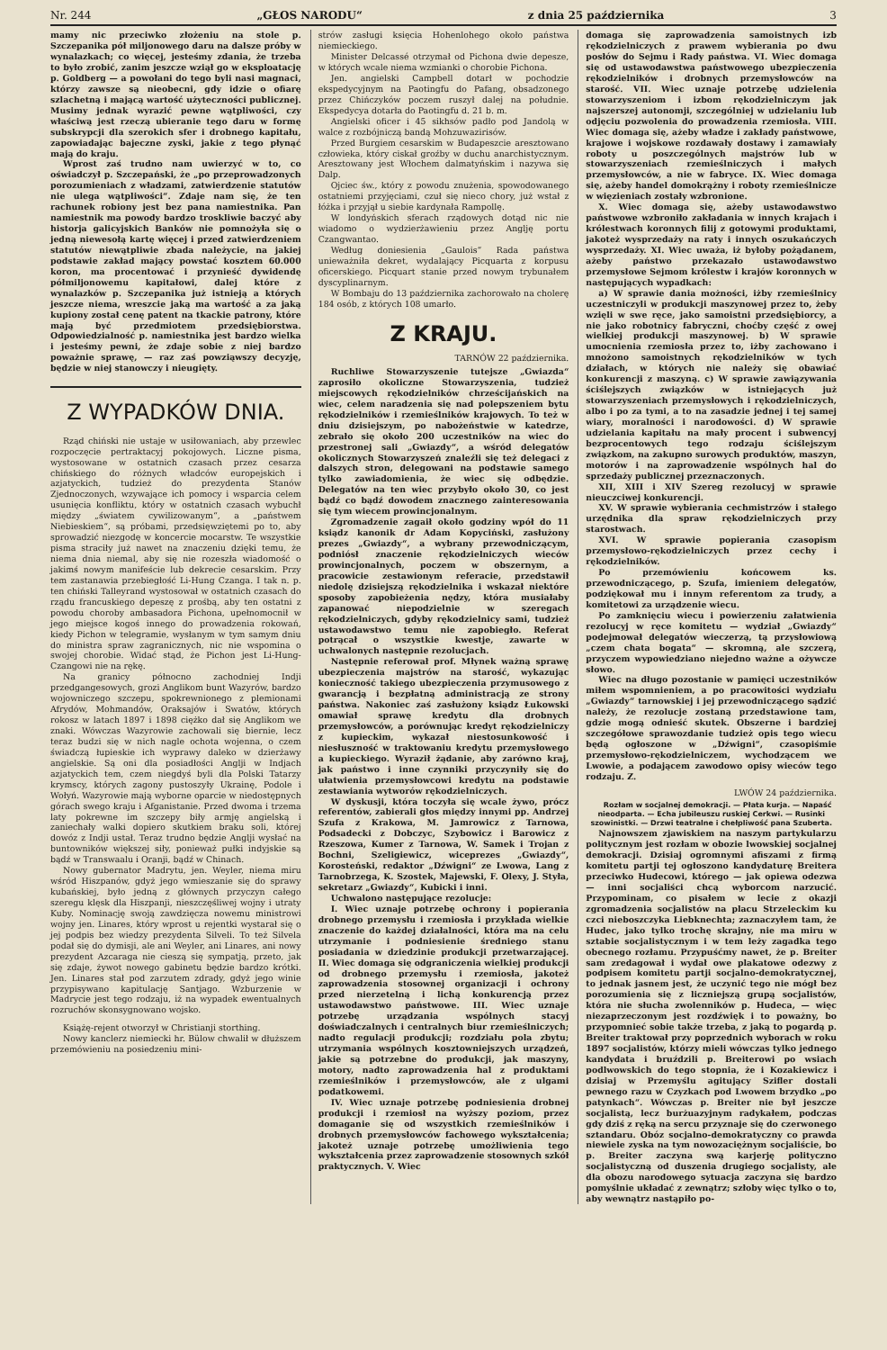Nr. 244 „GŁOS NARODU“z dnia 25 października 3
mamy nic przeciwko złożeniu na stole p. Szczepanika pół miljonowego daru na dalsze próby w wynalazkach; co więcej, jesteśmy zdania, że trzeba to było zrobić, zanim jeszcze wziął go w eksploatację p. Goldberg — a powołani do tego byli nasi magnaci, którzy zawsze są nieobecni, gdy idzie o ofiarę szlachetną i mającą wartość użyteczności publicznej. Musimy jednak wyrazić pewne wątpliwości, czy właściwą jest rzeczą ubieranie tego daru w formę subskrypcji dla szerokich sfer i drobnego kapitału, zapowiadając bajeczne zyski, jakie z tego płynąć mają do kraju.
Wprost zaś trudno nam uwierzyć w to, co oświadczył p. Szczepański, że „po przeprowadzonych porozumieniach z władzami, zatwierdzenie statutów nie ulega wątpliwości“. Zdaje nam się, że ten rachunek robiony jest bez pana namiestnika. Pan namiestnik ma powody bardzo troskliwie baczyć aby historja galicyjskich Banków nie pomnożyła się o jedną niewesołą kartę więcej i przed zatwierdzeniem statutów niewątpliwie zbada należycie, na jakiej podstawie zakład mający powstać kosztem 60.000 koron, ma procentować i przynieść dywidendę półmiljonowemu kapitałowi, dalej które z wynalazków p. Szczepanika już istnieją a których jeszcze niema, wreszcie jaką ma wartość a za jaką kupiony został cenę patent na tkackie patrony, które mają być przedmiotem przedsiębiorstwa. Odpowiedzialność p. namiestnika jest bardzo wielka i jesteśmy pewni, że zdaje sobie z niej bardzo poważnie sprawę, — raz zaś powziąwszy decyzję, będzie w niej stanowczy i nieugięty.
Z WYPADKÓW DNIA.
Rząd chiński nie ustaje w usiłowaniach, aby przewlec rozpoczęcie pertraktacyj pokojowych. Liczne pisma, wystosowane w ostatnich czasach przez cesarza chińskiego do różnych władców europejskich i azjatyckich, tudzież do prezydenta Stanów Zjednoczonych, wzywające ich pomocy i wsparcia celem usunięcia konfliktu, który w ostatnich czasach wybuchł między „światem cywilizowanym“, a „państwem Niebieskiem“, są próbami, przedsięwziętemi po to, aby sprowadzić niezgodę w koncercie mocarstw. Te wszystkie pisma straciły już nawet na znaczeniu dzięki temu, że niema dnia niemal, aby się nie rozeszła wiadomość o jakimś nowym manifeście lub dekrecie cesarskim. Przy tem zastanawia przebiegłość Li-Hung Czanga. I tak n. p. ten chiński Talleyrand wystosował w ostatnich czasach do rządu francuskiego depeszę z prośbą, aby ten ostatni z powodu choroby ambasadora Pichona, upełnomocnił w jego miejsce kogoś innego do prowadzenia rokowań, kiedy Pichon w telegramie, wysłanym w tym samym dniu do ministra spraw zagranicznych, nic nie wspomina o swojej chorobie. Widać stąd, że Pichon jest Li-Hung-Czangowi nie na rękę.
Na granicy północno zachodniej Indji przedgangesowych, grozi Anglikom bunt Wazyrów, bardzo wojowniczego szczepu, spokrewnionego z plemionami Afrydów, Mohmandów, Oraksajów i Swatów, których rokosz w latach 1897 i 1898 ciężko dał się Anglikom we znaki. Wówczas Wazyrowie zachowali się biernie, lecz teraz budzi się w nich nagle ochota wojenna, o czem świadczą łupieskie ich wyprawy daleko w dzierżawy angielskie. Są oni dla posiadłości Anglji w Indjach azjatyckich tem, czem niegdyś byli dla Polski Tatarzy krymscy, których zagony pustoszyły Ukrainę, Podole i Wołyń. Wazyrowie mają wyborne oparcie w niedostępnych górach swego kraju i Afganistanie. Przed dwoma i trzema laty pokrewne im szczepy biły armję angielską i zaniechały walki dopiero skutkiem braku soli, której dowóz z Indji ustał. Teraz trudno będzie Anglji wysłać na buntowników większej siły, ponieważ pułki indyjskie są bądź w Transwaalu i Oranji, bądź w Chinach.
Nowy gubernator Madrytu, jen. Weyler, niema miru wśród Hiszpanów, gdyż jego wmieszanie się do sprawy kubańskiej, było jedną z głównych przyczyn całego szeregu klęsk dla Hiszpanji, nieszczęśliwej wojny i utraty Kuby. Nominację swoją zawdzięcza nowemu ministrowi wojny jen. Linares, który wprost u rejentki wystarał się o jej podpis bez wiedzy prezydenta Silveli. To też Silvela podał się do dymisji, ale ani Weyler, ani Linares, ani nowy prezydent Azcaraga nie cieszą się sympatją, przeto, jak się zdaje, żywot nowego gabinetu będzie bardzo krótki. Jen. Linares stał pod zarzutem zdrady, gdyż jego winie przypisywano kapitulację Santjago. Wzburzenie w Madrycie jest tego rodzaju, iż na wypadek ewentualnych rozruchów skonsygnowano wojsko.
Książę-rejent otworzył w Christianji storthing.
Nowy kanclerz niemiecki hr. Bülow chwalił w dłuższem przemówieniu na posiedzeniu mini-
strów zasługi księcia Hohenlohego około państwa niemieckiego.
Minister Delcassé otrzymał od Pichona dwie depesze, w których wcale niema wzmianki o chorobie Pichona.
Jen. angielski Campbell dotarł w pochodzie ekspedycyjnym na Paotingfu do Pafang, obsadzonego przez Chińczyków poczem ruszył dalej na południe. Ekspedycya dotarła do Paotingfu d. 21 b. m.
Angielski oficer i 45 sikhsów padło pod Jandolą w walce z rozbójniczą bandą Mohzuwazirisów.
Przed Burgiem cesarskim w Budapeszcie aresztowano człowieka, który ciskał groźby w duchu anarchistycznym. Aresztowany jest Włochem dalmatyńskim i nazywa się Dalp.
Ojciec św., który z powodu znużenia, spowodowanego ostatniemi przyjęciami, czuł się nieco chory, już wstał z łóżka i przyjął u siebie kardynała Rampollę.
W londyńskich sferach rządowych dotąd nic nie wiadomo o wydzierżawieniu przez Anglję portu Czangwantao.
Według doniesienia „Gaulois“ Rada państwa unieważniła dekret, wydalający Picquarta z korpusu oficerskiego. Picquart stanie przed nowym trybunałem dyscyplinarnym.
W Bombaju do 13 października zachorowało na cholerę 184 osób, z których 108 umarło.
Z KRAJU.
TARNÓW 22 października.
Ruchliwe Stowarzyszenie tutejsze „Gwiazda“ zaprosiło okoliczne Stowarzyszenia, tudzież miejscowych rękodzielników chrześcijańskich na wiec, celem naradzenia się nad polepszeniem bytu rękodzielników i rzemieślników krajowych. To też w dniu dzisiejszym, po nabożeństwie w katedrze, zebrało się około 200 uczestników na wiec do przestronej sali „Gwiazdy“, a wśród delegatów okolicznych Stowarzyszeń znaleźli się też delegaci z dalszych stron, delegowani na podstawie samego tylko zawiadomienia, że wiec się odbędzie. Delegatów na ten wiec przybyło około 30, co jest bądź co bądź dowodem znacznego zainteresowania się tym wiecem prowincjonalnym.
Zgromadzenie zagaił około godziny wpół do 11 ksiądz kanonik dr Adam Kopyciński, zasłużony prezes „Gwiazdy“, a wybrany przewodniczącym, podniósł znaczenie rękodzielniczych wieców prowincjonalnych, poczem w obszernym, a pracowicie zestawionym referacie, przedstawił niedolę dzisiejszą rękodzielnika i wskazał niektóre sposoby zapobieżenia nędzy, która musiałaby zapanować niepodzielnie w szeregach rękodzielniczych, gdyby rękodzielnicy sami, tudzież ustawodawstwo temu nie zapobiegło. Referat potrącał o wszystkie kwestje, zawarte w uchwalonych następnie rezolucjach.
Następnie referował prof. Młynek ważną sprawę ubezpieczenia majstrów na starość, wykazując konieczność takiego ubezpieczenia przymusowego z gwarancją i bezpłatną administracją ze strony państwa. Nakoniec zaś zasłużony ksiądz Łukowski omawiał sprawę kredytu dla drobnych przemysłowców, a porównując kredyt rękodzielniczy z kupieckim, wykazał niestosunkowość i niesłuszność w traktowaniu kredytu przemysłowego a kupieckiego. Wyraził żądanie, aby zarówno kraj, jak państwo i inne czynniki przyczyniły się do ułatwienia przemysłowcowi kredytu na podstawie zestawiania wytworów rękodzielniczych.
W dyskusji, która toczyła się wcale żywo, prócz referentów, zabierali głos między innymi pp. Andrzej Szufa z Krakowa, M. Jamrowicz z Tarnowa, Podsadecki z Dobczyc, Szybowicz i Barowicz z Rzeszowa, Kumer z Tarnowa, W. Samek i Trojan z Bochni, Szeligiewicz, wiceprezes „Gwiazdy“, Korosteński, redaktor „Dźwigni“ ze Lwowa, Lang z Tarnobrzega, K. Szostek, Majewski, F. Olexy, J. Styła, sekretarz „Gwiazdy“, Kubicki i inni.
Uchwalono następujące rezolucje:
I. Wiec uznaje potrzebę ochrony i popierania drobnego przemysłu i rzemiosła i przykłada wielkie znaczenie do każdej działalności, która ma na celu utrzymanie i podniesienie średniego stanu posiadania w dziedzinie produkcji przetwarzającej. II. Wiec domaga się odgraniczenia wielkiej produkcji od drobnego przemysłu i rzemiosła, jakoteż zaprowadzenia stosownej organizacji i ochrony przed nierzetelną i lichą konkurencją przez ustawodawstwo państwowe. III. Wiec uznaje potrzebę urządzania wspólnych stacyj doświadczalnych i centralnych biur rzemieślniczych; nadto regulacji produkcji; rozdziału pola zbytu; utrzymania wspólnych kosztowniejszych urządzeń, jakie są potrzebne do produkcji, jak maszyny, motory, nadto zaprowadzenia hal z produktami rzemieślników i przemysłowców, ale z ulgami podatkowemi.
IV. Wiec uznaje potrzebę podniesienia drobnej produkcji i rzemiosł na wyższy poziom, przez domaganie się od wszystkich rzemieślników i drobnych przemysłowców fachowego wykształcenia; jakoteż uznaje potrzebę umożliwienia tego wykształcenia przez zaprowadzenie stosownych szkół praktycznych. V. Wiec
domaga się zaprowadzenia samoistnych izb rękodzielniczych z prawem wybierania po dwu posłów do Sejmu i Rady państwa. VI. Wiec domaga się od ustawodawstwa państwowego ubezpieczenia rękodzielników i drobnych przemysłowców na starość. VII. Wiec uznaje potrzebę udzielenia stowarzyszeniom i izbom rękodzielniczym jak najszerszej autonomji, szczególniej w udzielaniu lub odjęciu pozwolenia do prowadzenia rzemiosła. VIII. Wiec domaga się, ażeby władze i zakłady państwowe, krajowe i wojskowe rozdawały dostawy i zamawiały roboty u poszczególnych majstrów lub w stowarzyszeniach rzemieślniczych i małych przemysłowców, a nie w fabryce. IX. Wiec domaga się, ażeby handel domokrążny i roboty rzemieślnicze w więzieniach zostały wzbronione.
X. Wiec domaga się, ażeby ustawodawstwo państwowe wzbroniło zakładania w innych krajach i królestwach koronnych filij z gotowymi produktami, jakoteż wysprzedaży na raty i innych oszukańczych wysprzedaży. XI. Wiec uważa, iż byłoby pożądanem, ażeby państwo przekazało ustawodawstwo przemysłowe Sejmom królestw i krajów koronnych w następujących wypadkach:
a) W sprawie dania możności, iżby rzemieślnicy uczestniczyli w produkcji maszynowej przez to, żeby wzięli w swe ręce, jako samoistni przedsiębiorcy, a nie jako robotnicy fabryczni, choćby część z owej wielkiej produkcji maszynowej. b) W sprawie umocnienia rzemiosła przez to, iżby zachowano i mnożono samoistnych rękodzielników w tych działach, w których nie należy się obawiać konkurencji z maszyną. c) W sprawie zawiązywania ściślejszych związków w istniejących już stowarzyszeniach przemysłowych i rękodzielniczych, albo i po za tymi, a to na zasadzie jednej i tej samej wiary, moralności i narodowości. d) W sprawie udzielania kapitału na mały procent i subwencyj bezprocentowych tego rodzaju ściślejszym związkom, na zakupno surowych produktów, maszyn, motorów i na zaprowadzenie wspólnych hal do sprzedaży publicznej przeznaczonych.
XII, XIII i XIV Szereg rezolucyj w sprawie nieuczciwej konkurencji.
XV. W sprawie wybierania cechmistrzów i stałego urzędnika dla spraw rękodzielniczych przy starostwach.
XVI. W sprawie popierania czasopism przemysłowo-rękodzielniczych przez cechy i rękodzielników.
Po przemówieniu końcowem ks. przewodniczącego, p. Szufa, imieniem delegatów, podziękował mu i innym referentom za trudy, a komitetowi za urządzenie wiecu.
Po zamknięciu wiecu i powierzeniu załatwienia rezolucyj w ręce komitetu — wydział „Gwiazdy“ podejmował delegatów wieczerzą, tą przysłowiową „czem chata bogata“ — skromną, ale szczerą, przyczem wypowiedziano niejedno ważne a ożywcze słowo.
Wiec na długo pozostanie w pamięci uczestników miłem wspomnieniem, a po pracowitości wydziału „Gwiazdy“ tarnowskiej i jej przewodniczącego sądzić należy, że rezolucje zostaną przedstawione tam, gdzie mogą odnieść skutek. Obszerne i bardziej szczegółowe sprawozdanie tudzież opis tego wiecu będą ogłoszone w „Dźwigni“, czasopiśmie przemysłowo-rękodzielniczem, wychodzącem we Lwowie, a podającem zawodowo opisy wieców tego rodzaju. Z.
LWÓW 24 października.
Rozłam w socjalnej demokracji. — Płata kurja. — Napaść nieodparta. — Echa jubileuszu ruskiej Cerkwi. — Rusinki szowinistki. — Drzwi teatralne i chełpliwość pana Szuberta.
Najnowszem zjawiskiem na naszym partykularzu politycznym jest rozłam w obozie lwowskiej socjalnej demokracji. Dzisiaj ogromnymi afiszami z firmą komitetu partji tej ogłoszono kandydaturę Breitera przeciwko Hudecowi, którego — jak opiewa odezwa — inni socjaliści chcą wyborcom narzucić. Przypominam, co pisałem w lecie z okazji zgromadzenia socjalistów na placu Strzeleckim ku czci nieboszczyka Liebknechta; zaznaczyłem tam, że Hudec, jako tylko trochę skrajny, nie ma miru w sztabie socjalistycznym i w tem leży zagadka tego obecnego rozłamu. Przypuśćmy nawet, że p. Breiter sam zredagował i wydał owe plakatowe odezwy z podpisem komitetu partji socjalno-demokratycznej, to jednak jasnem jest, że uczynić tego nie mógł bez porozumienia się z liczniejszą grupą socjalistów, która nie słucha zwolenników p. Hudeca, — więc niezaprzeczonym jest rozdźwięk i to poważny, bo przypomnieć sobie także trzeba, z jaką to pogardą p. Breiter traktował przy poprzednich wyborach w roku 1897 socjalistów, którzy mieli wówczas tylko jednego kandydata i bruździli p. Breiterowi po wsiach podlwowskich do tego stopnia, że i Kozakiewicz i dzisiaj w Przemyślu agitujący Szifler dostali pewnego razu w Czyzkach pod Lwowem brzydko „po patynkach“. Wówczas p. Breiter nie był jeszcze socjalistą, lecz burżuazyjnym radykałem, podczas gdy dziś z ręką na sercu przyznaje się do czerwonego sztandaru. Obóz socjalno-demokratyczny co prawda niewiele zyska na tym nowozaciężnym socjaliście, bo p. Breiter zaczyna swą karjerję polityczno socjalistyczną od duszenia drugiego socjalisty, ale dla obozu narodowego sytuacja zaczyna się bardzo pomyślnie układać z zewnątrz; szłoby więc tylko o to, aby wewnątrz nastąpiło po-